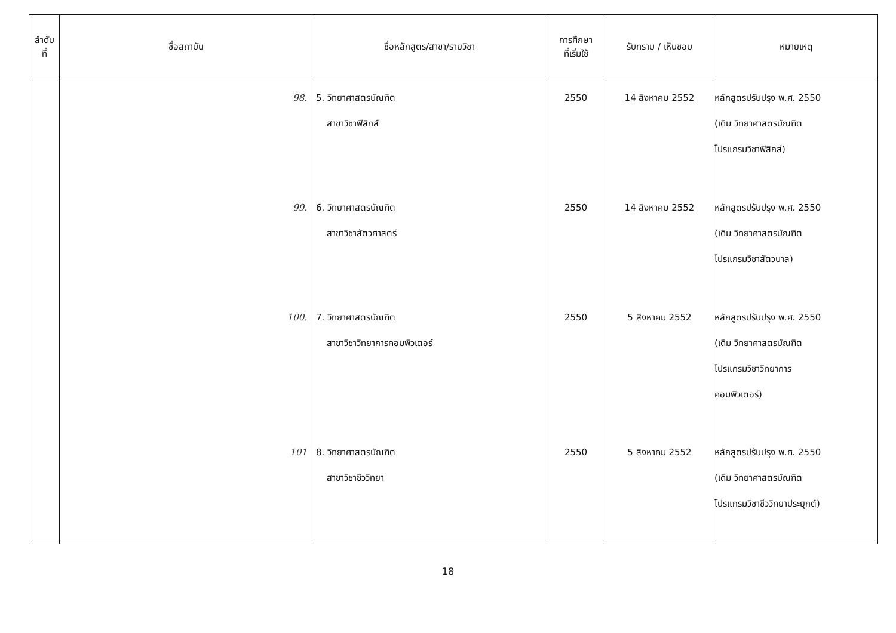| ลำดับ ที่ | ชื่อสถาบัน | ชื่อหลักสูตร/สาขา/รายวิชา | การศึกษา ที่เริ่มใช้ | รับทราบ / เห็นชอบ | หมายเหตุ |
| --- | --- | --- | --- | --- | --- |
| | 98. 99. 100. 101 | 5. วิทยาศาสตรบัณฑิต สาขาวิชาฟิสิกส์ 6. วิทยาศาสตรบัณฑิต สาขาวิชาสัตวศาสตร์ 7. วิทยาศาสตรบัณฑิต สาขาวิชาวิทยาการคอมพิวเตอร์ 8. วิทยาศาสตรบัณฑิต สาขาวิชาชีววิทยา | 2550 2550 2550 2550 | 14 สิงหาคม 2552 14 สิงหาคม 2552 5 สิงหาคม 2552 5 สิงหาคม 2552 | หลักสูตรปรับปรุง พ.ศ. 2550 (เดิม วิทยาศาสตรบัณฑิต โปรแกรมวิชาฟิสิกส์) หลักสูตรปรับปรุง พ.ศ. 2550 (เดิม วิทยาศาสตรบัณฑิต โปรแกรมวิชาสัตวบาล) หลักสูตรปรับปรุง พ.ศ. 2550 (เดิม วิทยาศาสตรบัณฑิต โปรแกรมวิชาวิทยาการ คอมพิวเตอร์) หลักสูตรปรับปรุง พ.ศ. 2550 (เดิม วิทยาศาสตรบัณฑิต โปรแกรมวิชาชีววิทยาประยุกต์) |
18